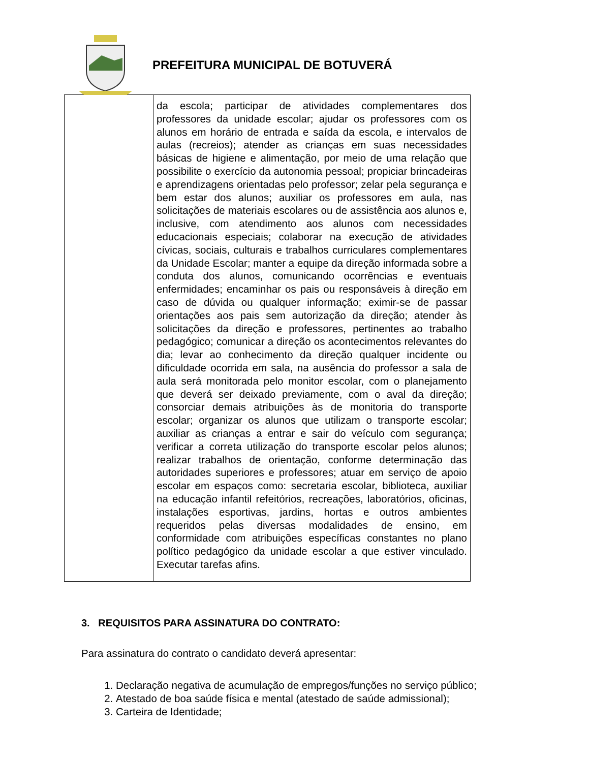PREFEITURA MUNICIPAL DE BOTUVERÁ
| | da escola; participar de atividades complementares dos professores da unidade escolar; ajudar os professores com os alunos em horário de entrada e saída da escola, e intervalos de aulas (recreios); atender as crianças em suas necessidades básicas de higiene e alimentação, por meio de uma relação que possibilite o exercício da autonomia pessoal; propiciar brincadeiras e aprendizagens orientadas pelo professor; zelar pela segurança e bem estar dos alunos; auxiliar os professores em aula, nas solicitações de materiais escolares ou de assistência aos alunos e, inclusive, com atendimento aos alunos com necessidades educacionais especiais; colaborar na execução de atividades cívicas, sociais, culturais e trabalhos curriculares complementares da Unidade Escolar; manter a equipe da direção informada sobre a conduta dos alunos, comunicando ocorrências e eventuais enfermidades; encaminhar os pais ou responsáveis à direção em caso de dúvida ou qualquer informação; eximir-se de passar orientações aos pais sem autorização da direção; atender às solicitações da direção e professores, pertinentes ao trabalho pedagógico; comunicar a direção os acontecimentos relevantes do dia; levar ao conhecimento da direção qualquer incidente ou dificuldade ocorrida em sala, na ausência do professor a sala de aula será monitorada pelo monitor escolar, com o planejamento que deverá ser deixado previamente, com o aval da direção; consorciar demais atribuições às de monitoria do transporte escolar; organizar os alunos que utilizam o transporte escolar; auxiliar as crianças a entrar e sair do veículo com segurança; verificar a correta utilização do transporte escolar pelos alunos; realizar trabalhos de orientação, conforme determinação das autoridades superiores e professores; atuar em serviço de apoio escolar em espaços como: secretaria escolar, biblioteca, auxiliar na educação infantil refeitórios, recreações, laboratórios, oficinas, instalações esportivas, jardins, hortas e outros ambientes requeridos pelas diversas modalidades de ensino, em conformidade com atribuições específicas constantes no plano político pedagógico da unidade escolar a que estiver vinculado. Executar tarefas afins. |
3. REQUISITOS PARA ASSINATURA DO CONTRATO:
Para assinatura do contrato o candidato deverá apresentar:
1. Declaração negativa de acumulação de empregos/funções no serviço público;
2. Atestado de boa saúde física e mental (atestado de saúde admissional);
3. Carteira de Identidade;